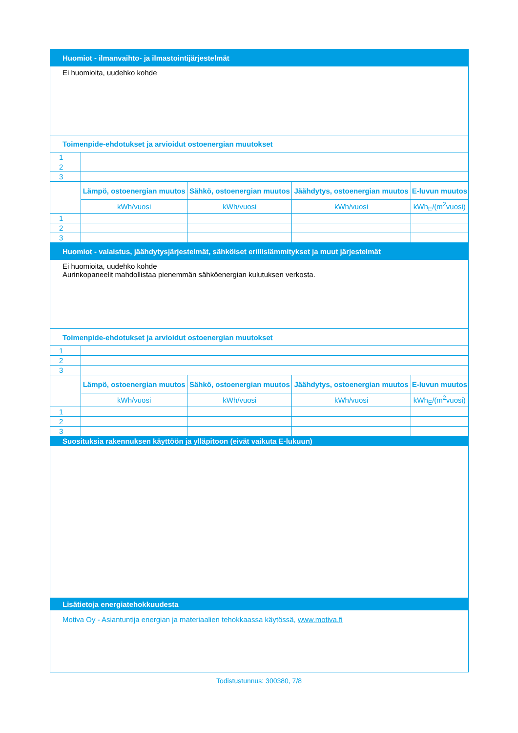| Huomiot - ilmanvaihto- ja ilmastointijärjestelmät | | | | |
| --- | --- | --- | --- | --- |
| Ei huomioita, uudehko kohde | | | | |
| Toimenpide-ehdotukset ja arvioidut ostoenergian muutokset | | | | |
| 1 | | | | |
| 2 | | | | |
| 3 | | | | |
| | Lämpö, ostoenergian muutos | Sähkö, ostoenergian muutos | Jäähdytys, ostoenergian muutos | E-luvun muutos |
| | kWh/vuosi | kWh/vuosi | kWh/vuosi | kWh<sub>E</sub>/(m<sup>2</sup>vuosi) |
| 1 | | | | |
| 2 | | | | |
| 3 | | | | |
| Huomiot - valaistus, jäähdytysjärjestelmät, sähköiset erillislämmitykset ja muut järjestelmät | | | | |
| Ei huomioita, uudehko kohde Aurinkopaneelit mahdollistaa pienemmän sähköenergian kulutuksen verkosta. | | | | |
| Toimenpide-ehdotukset ja arvioidut ostoenergian muutokset | | | | |
| 1 | | | | |
| 2 | | | | |
| 3 | | | | |
| | Lämpö, ostoenergian muutos | Sähkö, ostoenergian muutos | Jäähdytys, ostoenergian muutos | E-luvun muutos |
| | kWh/vuosi | kWh/vuosi | kWh/vuosi | kWh<sub>E</sub>/(m<sup>2</sup>vuosi) |
| 1 | | | | |
| 2 | | | | |
| 3 | | | | |
| Suosituksia rakennuksen käyttöön ja ylläpitoon (eivät vaikuta E-lukuun) | | | | |
| Lisätietoja energiatehokkuudesta | | | | |
| Motiva Oy - Asiantuntija energian ja materiaalien tehokkaassa käytössä, www.motiva.fi | | | | |
Todistustunnus: 300380, 7/8